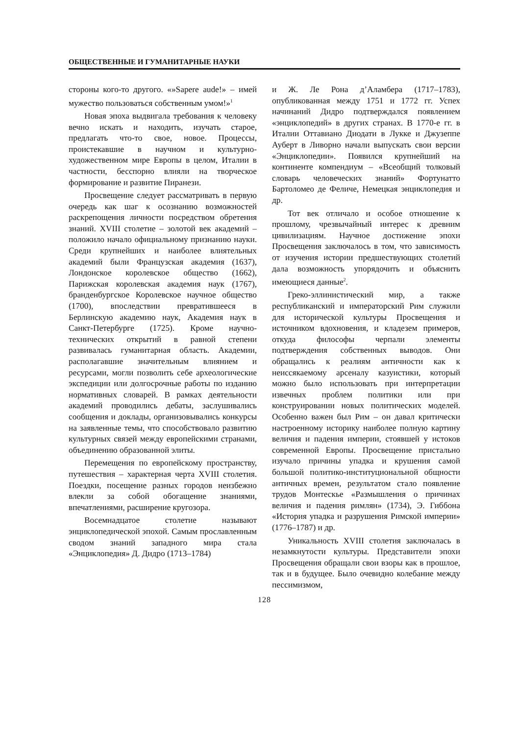ОБЩЕСТВЕННЫЕ И ГУМАНИТАРНЫЕ НАУКИ
стороны кого-то другого. «»Sapere aude!» – имей мужество пользоваться собственным умом!»<sup>1</sup>
Новая эпоха выдвигала требования к человеку вечно искать и находить, изучать старое, предлагать что-то свое, новое. Процессы, проистекавшие в научном и культурно-художественном мире Европы в целом, Италии в частности, бесспорно влияли на творческое формирование и развитие Пиранези.
Просвещение следует рассматривать в первую очередь как шаг к осознанию возможностей раскрепощения личности посредством обретения знаний. XVIII столетие – золотой век академий – положило начало официальному признанию науки. Среди крупнейших и наиболее влиятельных академий были Французская академия (1637), Лондонское королевское общество (1662), Парижская королевская академия наук (1767), бранденбургское Королевское научное общество (1700), впоследствии превратившееся в Берлинскую академию наук, Академия наук в Санкт-Петербурге (1725). Кроме научно-технических открытий в равной степени развивалась гуманитарная область. Академии, располагавшие значительным влиянием и ресурсами, могли позволить себе археологические экспедиции или долгосрочные работы по изданию нормативных словарей. В рамках деятельности академий проводились дебаты, заслушивались сообщения и доклады, организовывались конкурсы на заявленные темы, что способствовало развитию культурных связей между европейскими странами, объединению образованной элиты.
Перемещения по европейскому пространству, путешествия – характерная черта XVIII столетия. Поездки, посещение разных городов неизбежно влекли за собой обогащение знаниями, впечатлениями, расширение кругозора.
Восемнадцатое столетие называют энциклопедической эпохой. Самым прославленным сводом знаний западного мира стала «Энциклопедия» Д. Дидро (1713–1784)
и Ж. Ле Рона д’Аламбера (1717–1783), опубликованная между 1751 и 1772 гг. Успех начинаний Дидро подтверждался появлением «энциклопедий» в других странах. В 1770-е гг. в Италии Оттавиано Диодати в Лукке и Джузеппе Ауберт в Ливорно начали выпускать свои версии «Энциклопедии». Появился крупнейший на континенте компендиум – «Всеобщий толковый словарь человеческих знаний» Фортунатто Бартоломео де Феличе, Немецкая энциклопедия и др.
Тот век отличало и особое отношение к прошлому, чрезвычайный интерес к древним цивилизациям. Научное достижение эпохи Просвещения заключалось в том, что зависимость от изучения истории предшествующих столетий дала возможность упорядочить и объяснить имеющиеся данные<sup>2</sup>.
Греко-эллинистический мир, а также республиканский и императорский Рим служили для исторической культуры Просвещения и источником вдохновения, и кладезем примеров, откуда философы черпали элементы подтверждения собственных выводов. Они обращались к реалиям античности как к неиссякаемому арсеналу казуистики, который можно было использовать при интерпретации извечных проблем политики или при конструировании новых политических моделей. Особенно важен был Рим – он давал критически настроенному историку наиболее полную картину величия и падения империи, стоявшей у истоков современной Европы. Просвещение пристально изучало причины упадка и крушения самой большой политико-институциональной общности античных времен, результатом стало появление трудов Монтескье «Размышления о причинах величия и падения римлян» (1734), Э. Гиббона «История упадка и разрушения Римской империи» (1776–1787) и др.
Уникальность XVIII столетия заключалась в незамкнутости культуры. Представители эпохи Просвещения обращали свои взоры как в прошлое, так и в будущее. Было очевидно колебание между пессимизмом,
128